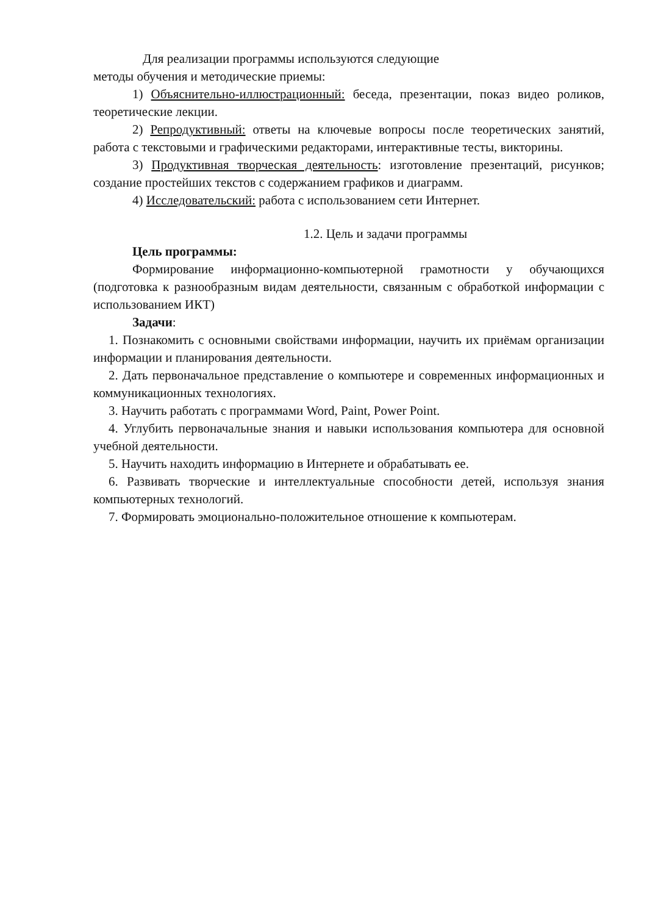Для реализации программы используются следующие
методы обучения и методические приемы:
1) Объяснительно-иллюстрационный: беседа, презентации, показ видео роликов, теоретические лекции.
2) Репродуктивный: ответы на ключевые вопросы после теоретических занятий, работа с текстовыми и графическими редакторами, интерактивные тесты, викторины.
3) Продуктивная творческая деятельность: изготовление презентаций, рисунков; создание простейших текстов с содержанием графиков и диаграмм.
4) Исследовательский: работа с использованием сети Интернет.
1.2. Цель и задачи программы
Цель программы:
Формирование информационно-компьютерной грамотности у обучающихся (подготовка к разнообразным видам деятельности, связанным с обработкой информации с использованием ИКТ)
Задачи:
1. Познакомить с основными свойствами информации, научить их приёмам организации информации и планирования деятельности.
2. Дать первоначальное представление о компьютере и современных информационных и коммуникационных технологиях.
3. Научить работать с программами Word, Paint, Power Point.
4. Углубить первоначальные знания и навыки использования компьютера для основной учебной деятельности.
5. Научить находить информацию в Интернете и обрабатывать ее.
6. Развивать творческие и интеллектуальные способности детей, используя знания компьютерных технологий.
7. Формировать эмоционально-положительное отношение к компьютерам.